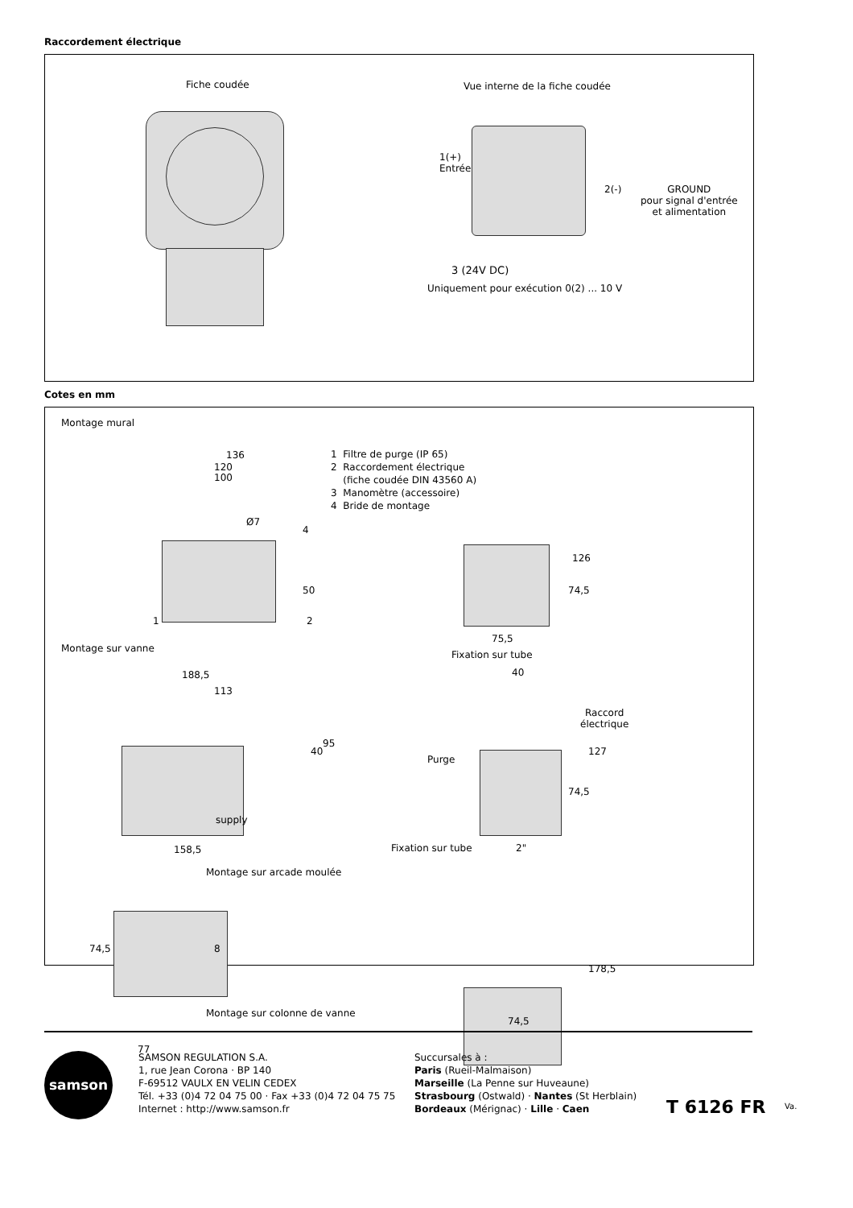Raccordement électrique
Fiche coudée Vue interne de la fiche coudée
1(+)
Entrée
2(-)
GROUND
pour signal d'entrée
et alimentation
3 (24V DC)
Uniquement pour exécution 0(2) ... 10 V
Cotes en mm
Montage mural
136
120
100
Ø7
4
50
1 2
1 Filtre de purge (IP 65)
2 Raccordement électrique
(fiche coudée DIN 43560 A)
3 Manomètre (accessoire)
4 Bride de montage
126
74,5
75,5
Montage sur vanne
Fixation sur tube
188,5
113
40
40
95
supply
158,5
Raccord
électrique
Purge
127
74,5
Fixation sur tube 2"
Montage sur arcade moulée
74,5 8
Montage sur colonne de vanne
77
178,5
74,5
samson
SAMSON REGULATION S.A.
1, rue Jean Corona · BP 140
F-69512 VAULX EN VELIN CEDEX
Tél. +33 (0)4 72 04 75 00 · Fax +33 (0)4 72 04 75 75
Internet : http://www.samson.fr
Succursales à :
Paris (Rueil-Malmaison)
Marseille (La Penne sur Huveaune)
Strasbourg (Ostwald) · Nantes (St Herblain)
Bordeaux (Mérignac) · Lille · Caen
T 6126 FR Va.